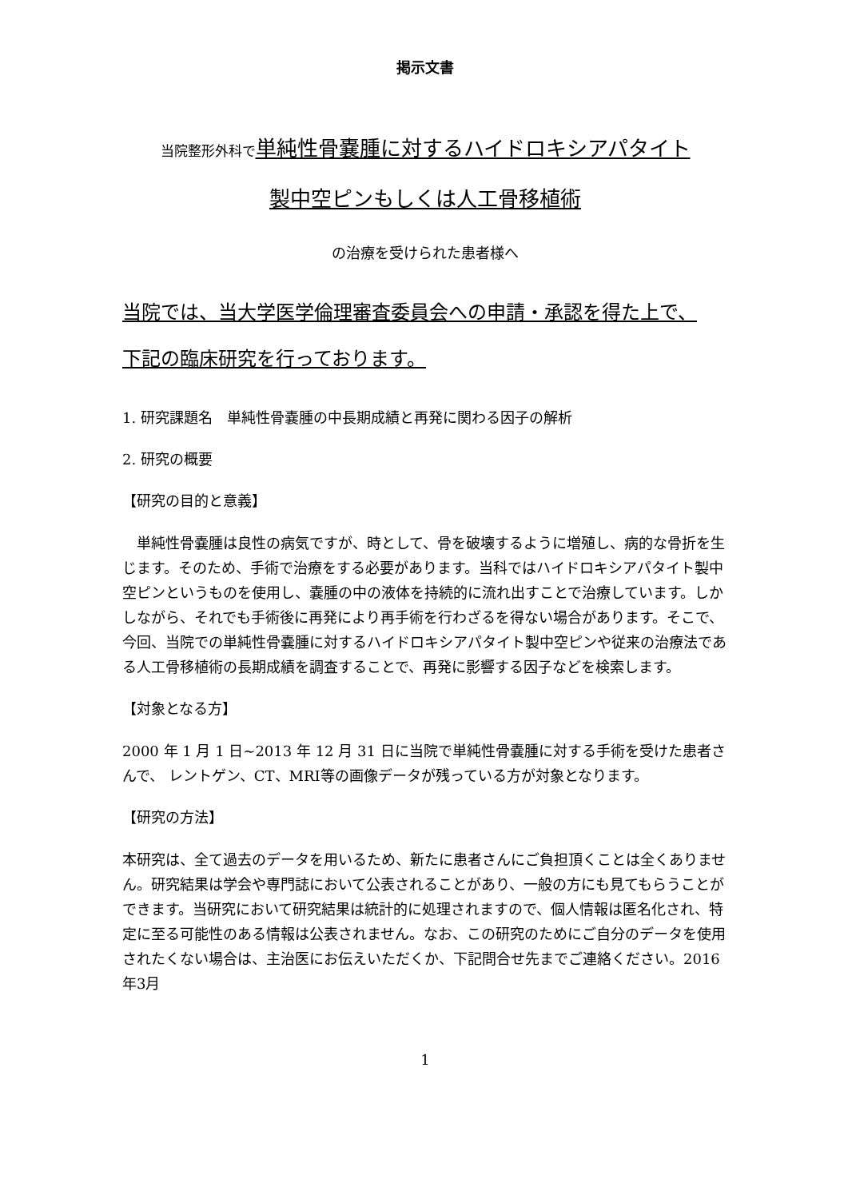掲示文書
当院整形外科で 単純性骨嚢腫に対するハイドロキシアパタイト
製中空ピンもしくは人工骨移植術
の治療を受けられた患者様へ
当院では、当大学医学倫理審査委員会への申請・承認を得た上で、
下記の臨床研究を行っております。
1. 研究課題名　単純性骨嚢腫の中長期成績と再発に関わる因子の解析
2. 研究の概要
【研究の目的と意義】
　単純性骨嚢腫は良性の病気ですが、時として、骨を破壊するように増殖し、病的な骨折を生じます。そのため、手術で治療をする必要があります。当科ではハイドロキシアパタイト製中空ピンというものを使用し、嚢腫の中の液体を持続的に流れ出すことで治療しています。しかしながら、それでも手術後に再発により再手術を行わざるを得ない場合があります。そこで、今回、当院での単純性骨嚢腫に対するハイドロキシアパタイト製中空ピンや従来の治療法である人工骨移植術の長期成績を調査することで、再発に影響する因子などを検索します。
【対象となる方】
2000 年 1 月 1 日~2013 年 12 月 31 日に当院で単純性骨嚢腫に対する手術を受けた患者さんで、 レントゲン、CT、MRI等の画像データが残っている方が対象となります。
【研究の方法】
本研究は、全て過去のデータを用いるため、新たに患者さんにご負担頂くことは全くありません。研究結果は学会や専門誌において公表されることがあり、一般の方にも見てもらうことができます。当研究において研究結果は統計的に処理されますので、個人情報は匿名化され、特定に至る可能性のある情報は公表されません。なお、この研究のためにご自分のデータを使用されたくない場合は、主治医にお伝えいただくか、下記問合せ先までご連絡ください。2016年3月
1